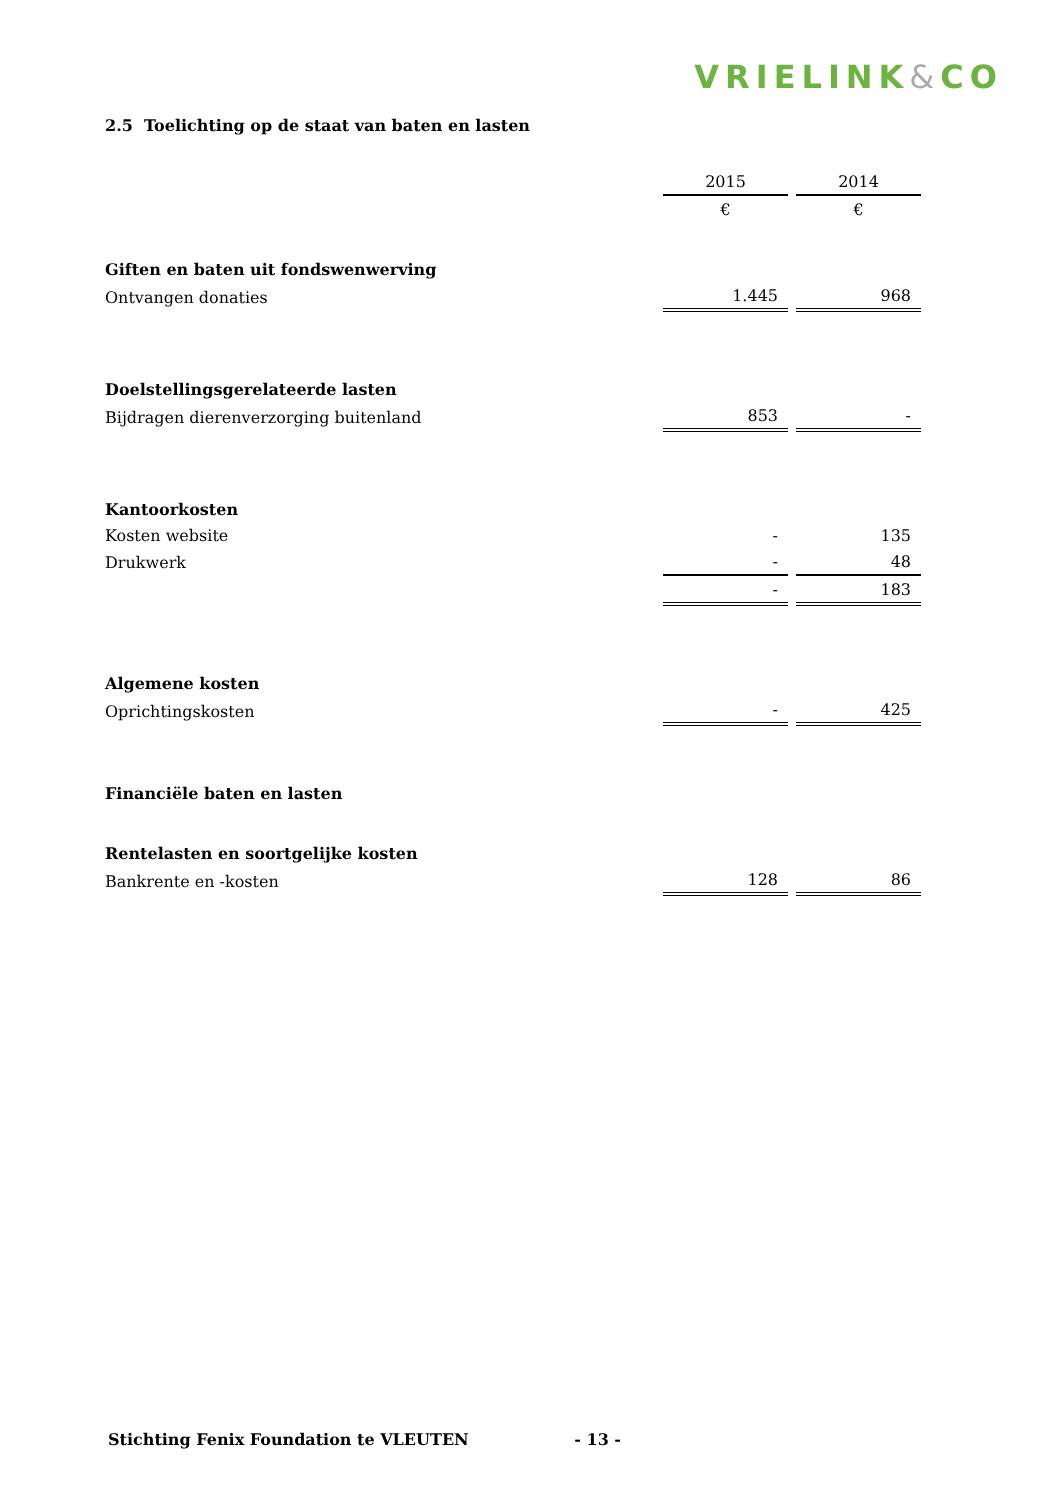VRIELINK&CO
2.5 Toelichting op de staat van baten en lasten
| | 2015 | 2014 |
| | € | € |
| Giften en baten uit fondswenwerving | | |
| Ontvangen donaties | 1.445 | 968 |
| Doelstellingsgerelateerde lasten | | |
| Bijdragen dierenverzorging buitenland | 853 | - |
| Kantoorkosten | | |
| Kosten website | - | 135 |
| Drukwerk | - | 48 |
| | - | 183 |
| Algemene kosten | | |
| Oprichtingskosten | - | 425 |
| Financiële baten en lasten | | |
| Rentelasten en soortgelijke kosten | | |
| Bankrente en -kosten | 128 | 86 |
Stichting Fenix Foundation te VLEUTEN - 13 -